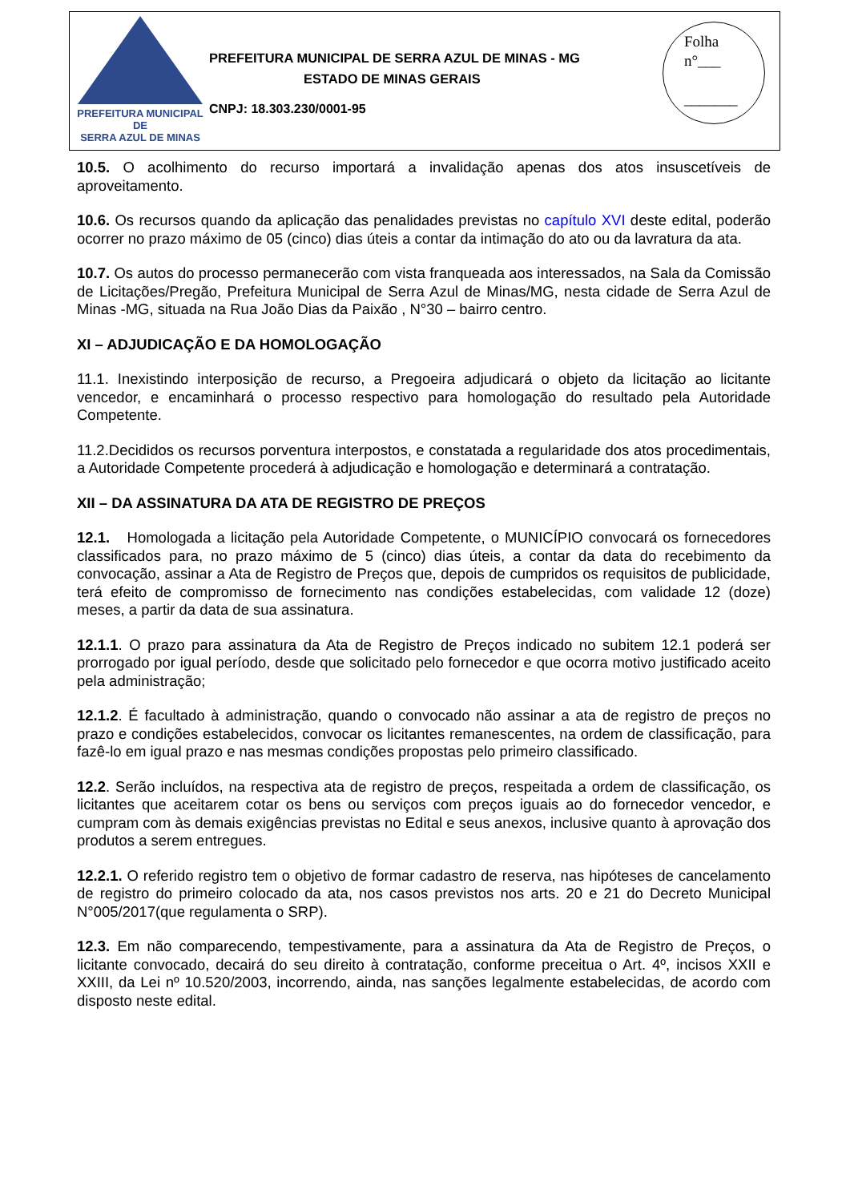PREFEITURA MUNICIPAL DE
SERRA AZUL DE MINAS
PREFEITURA MUNICIPAL DE SERRA AZUL DE MINAS - MG
ESTADO DE MINAS GERAIS
CNPJ: 18.303.230/0001-95
Folha
n°___
_______
10.5. O acolhimento do recurso importará a invalidação apenas dos atos insuscetíveis de aproveitamento.
10.6. Os recursos quando da aplicação das penalidades previstas no capítulo XVI deste edital, poderão ocorrer no prazo máximo de 05 (cinco) dias úteis a contar da intimação do ato ou da lavratura da ata.
10.7. Os autos do processo permanecerão com vista franqueada aos interessados, na Sala da Comissão de Licitações/Pregão, Prefeitura Municipal de Serra Azul de Minas/MG, nesta cidade de Serra Azul de Minas -MG, situada na Rua João Dias da Paixão , N°30 – bairro centro.
XI – ADJUDICAÇÃO E DA HOMOLOGAÇÃO
11.1. Inexistindo interposição de recurso, a Pregoeira adjudicará o objeto da licitação ao licitante vencedor, e encaminhará o processo respectivo para homologação do resultado pela Autoridade Competente.
11.2.Decididos os recursos porventura interpostos, e constatada a regularidade dos atos procedimentais, a Autoridade Competente procederá à adjudicação e homologação e determinará a contratação.
XII – DA ASSINATURA DA ATA DE REGISTRO DE PREÇOS
12.1. Homologada a licitação pela Autoridade Competente, o MUNICÍPIO convocará os fornecedores classificados para, no prazo máximo de 5 (cinco) dias úteis, a contar da data do recebimento da convocação, assinar a Ata de Registro de Preços que, depois de cumpridos os requisitos de publicidade, terá efeito de compromisso de fornecimento nas condições estabelecidas, com validade 12 (doze) meses, a partir da data de sua assinatura.
12.1.1. O prazo para assinatura da Ata de Registro de Preços indicado no subitem 12.1 poderá ser prorrogado por igual período, desde que solicitado pelo fornecedor e que ocorra motivo justificado aceito pela administração;
12.1.2. É facultado à administração, quando o convocado não assinar a ata de registro de preços no prazo e condições estabelecidos, convocar os licitantes remanescentes, na ordem de classificação, para fazê-lo em igual prazo e nas mesmas condições propostas pelo primeiro classificado.
12.2. Serão incluídos, na respectiva ata de registro de preços, respeitada a ordem de classificação, os licitantes que aceitarem cotar os bens ou serviços com preços iguais ao do fornecedor vencedor, e cumpram com às demais exigências previstas no Edital e seus anexos, inclusive quanto à aprovação dos produtos a serem entregues.
12.2.1. O referido registro tem o objetivo de formar cadastro de reserva, nas hipóteses de cancelamento de registro do primeiro colocado da ata, nos casos previstos nos arts. 20 e 21 do Decreto Municipal N°005/2017(que regulamenta o SRP).
12.3. Em não comparecendo, tempestivamente, para a assinatura da Ata de Registro de Preços, o licitante convocado, decairá do seu direito à contratação, conforme preceitua o Art. 4º, incisos XXII e XXIII, da Lei nº 10.520/2003, incorrendo, ainda, nas sanções legalmente estabelecidas, de acordo com disposto neste edital.